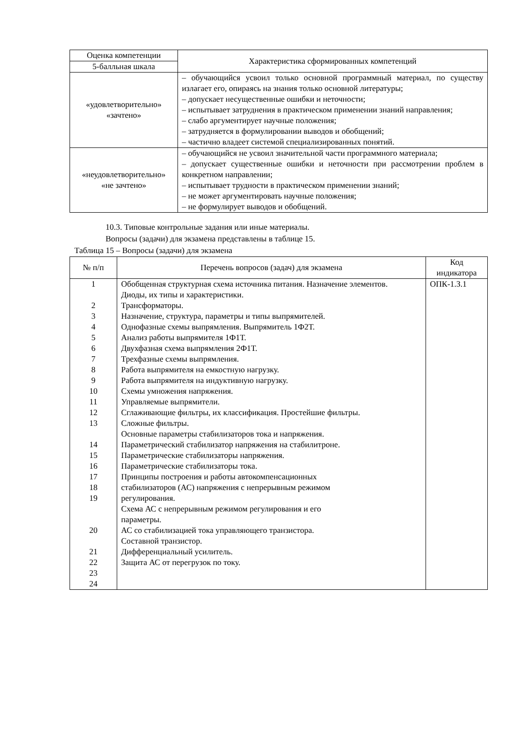| Оценка компетенции | Характеристика сформированных компетенций |
| --- | --- |
| 5-балльная шкала | |
| «удовлетворительно» «зачтено» | – обучающийся усвоил только основной программный материал, по существу излагает его, опираясь на знания только основной литературы; – допускает несущественные ошибки и неточности; – испытывает затруднения в практическом применении знаний направления; – слабо аргументирует научные положения; – затрудняется в формулировании выводов и обобщений; – частично владеет системой специализированных понятий. |
| «неудовлетворительно» «не зачтено» | – обучающийся не усвоил значительной части программного материала; – допускает существенные ошибки и неточности при рассмотрении проблем в конкретном направлении; – испытывает трудности в практическом применении знаний; – не может аргументировать научные положения; – не формулирует выводов и обобщений. |
10.3. Типовые контрольные задания или иные материалы.
Вопросы (задачи) для экзамена представлены в таблице 15.
Таблица 15 – Вопросы (задачи) для экзамена
| № п/п | Перечень вопросов (задач) для экзамена | Код индикатора |
| --- | --- | --- |
| 1 2 3 4 5 6 7 8 9 10 11 12 13 14 15 16 17 18 19 20 21 22 23 24 | Обобщенная структурная схема источника питания. Назначение элементов. Диоды, их типы и характеристики. Трансформаторы. Назначение, структура, параметры и типы выпрямителей. Однофазные схемы выпрямления. Выпрямитель 1Ф2Т. Анализ работы выпрямителя 1Ф1Т. Двухфазная схема выпрямления 2Ф1Т. Трехфазные схемы выпрямления. Работа выпрямителя на емкостную нагрузку. Работа выпрямителя на индуктивную нагрузку. Схемы умножения напряжения. Управляемые выпрямители. Сглаживающие фильтры, их классификация. Простейшие фильтры. Сложные фильтры. Основные параметры стабилизаторов тока и напряжения. Параметрический стабилизатор напряжения на стабилитроне. Параметрические стабилизаторы напряжения. Параметрические стабилизаторы тока. Принципы построения и работы автокомпенсационных стабилизаторов (АС) напряжения с непрерывным режимом регулирования. Схема АС с непрерывным режимом регулирования и его параметры. АС со стабилизацией тока управляющего транзистора. Составной транзистор. Дифференциальный усилитель. Защита АС от перегрузок по току. | ОПК-1.З.1 |